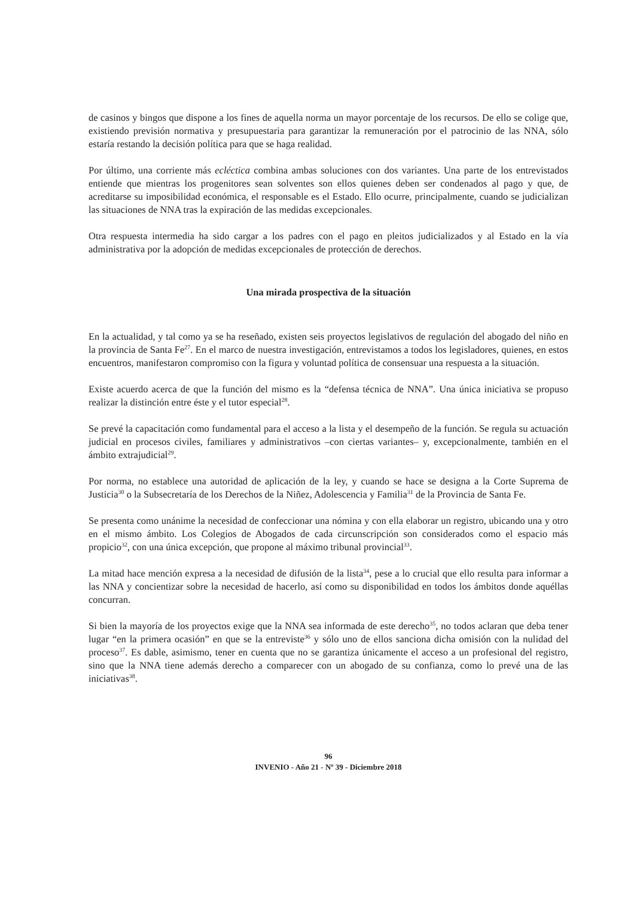de casinos y bingos que dispone a los fines de aquella norma un mayor porcentaje de los recursos. De ello se colige que, existiendo previsión normativa y presupuestaria para garantizar la remuneración por el patrocinio de las NNA, sólo estaría restando la decisión política para que se haga realidad.
Por último, una corriente más ecléctica combina ambas soluciones con dos variantes. Una parte de los entrevistados entiende que mientras los progenitores sean solventes son ellos quienes deben ser condenados al pago y que, de acreditarse su imposibilidad económica, el responsable es el Estado. Ello ocurre, principalmente, cuando se judicializan las situaciones de NNA tras la expiración de las medidas excepcionales.
Otra respuesta intermedia ha sido cargar a los padres con el pago en pleitos judicializados y al Estado en la vía administrativa por la adopción de medidas excepcionales de protección de derechos.
Una mirada prospectiva de la situación
En la actualidad, y tal como ya se ha reseñado, existen seis proyectos legislativos de regulación del abogado del niño en la provincia de Santa Fe<sup>27</sup>. En el marco de nuestra investigación, entrevistamos a todos los legisladores, quienes, en estos encuentros, manifestaron compromiso con la figura y voluntad política de consensuar una respuesta a la situación.
Existe acuerdo acerca de que la función del mismo es la “defensa técnica de NNA”. Una única iniciativa se propuso realizar la distinción entre éste y el tutor especial<sup>28</sup>.
Se prevé la capacitación como fundamental para el acceso a la lista y el desempeño de la función. Se regula su actuación judicial en procesos civiles, familiares y administrativos –con ciertas variantes– y, excepcionalmente, también en el ámbito extrajudicial<sup>29</sup>.
Por norma, no establece una autoridad de aplicación de la ley, y cuando se hace se designa a la Corte Suprema de Justicia<sup>30</sup> o la Subsecretaría de los Derechos de la Niñez, Adolescencia y Familia<sup>31</sup> de la Provincia de Santa Fe.
Se presenta como unánime la necesidad de confeccionar una nómina y con ella elaborar un registro, ubicando una y otro en el mismo ámbito. Los Colegios de Abogados de cada circunscripción son considerados como el espacio más propicio<sup>32</sup>, con una única excepción, que propone al máximo tribunal provincial<sup>33</sup>.
La mitad hace mención expresa a la necesidad de difusión de la lista<sup>34</sup>, pese a lo crucial que ello resulta para informar a las NNA y concientizar sobre la necesidad de hacerlo, así como su disponibilidad en todos los ámbitos donde aquéllas concurran.
Si bien la mayoría de los proyectos exige que la NNA sea informada de este derecho<sup>35</sup>, no todos aclaran que deba tener lugar “en la primera ocasión” en que se la entreviste<sup>36</sup> y sólo uno de ellos sanciona dicha omisión con la nulidad del proceso<sup>37</sup>. Es dable, asimismo, tener en cuenta que no se garantiza únicamente el acceso a un profesional del registro, sino que la NNA tiene además derecho a comparecer con un abogado de su confianza, como lo prevé una de las iniciativas<sup>38</sup>.
96
INVENIO - Año 21 - Nº 39 - Diciembre 2018